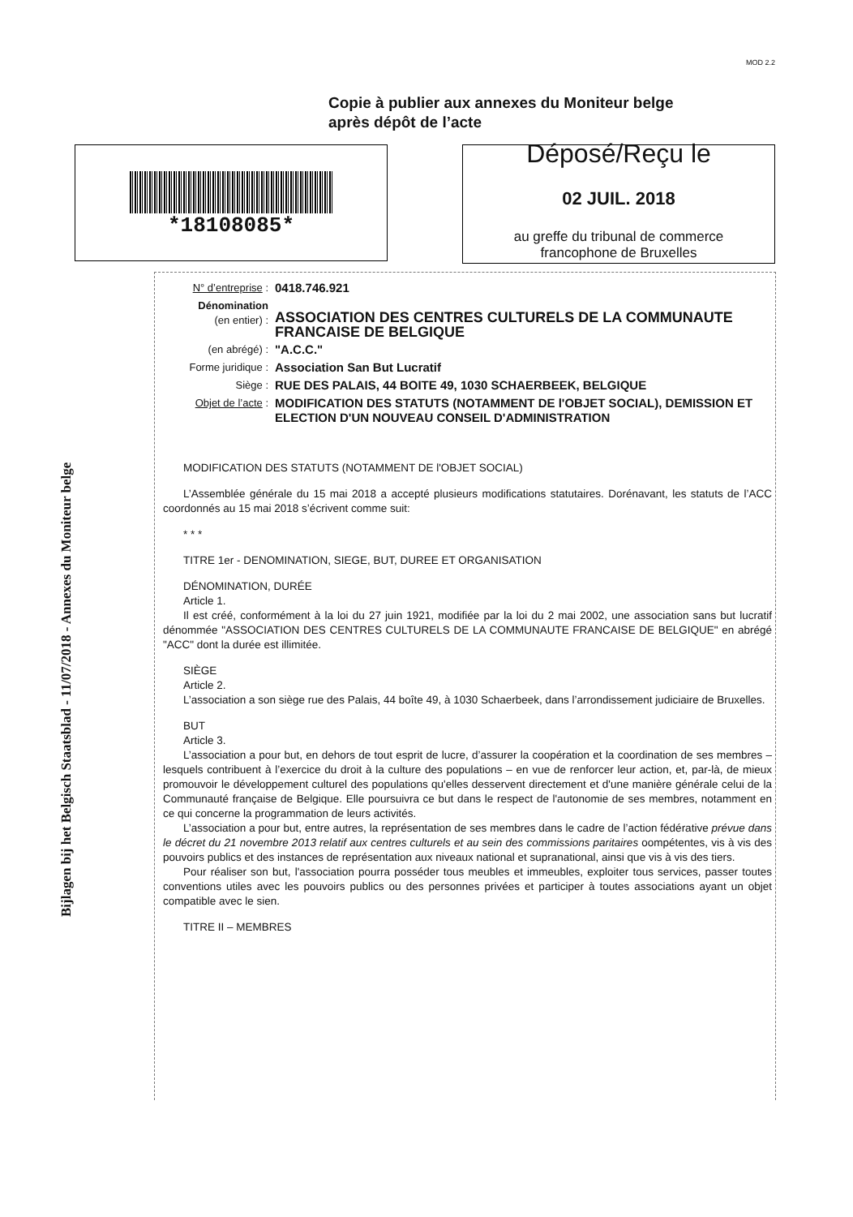MOD 2.2
Copie à publier aux annexes du Moniteur belge
après dépôt de l’acte
*18108085*
Déposé/Reçu le
02 JUIL. 2018
au greffe du tribunal de commerce
francophone de Bruxelles
Bijlagen bij het Belgisch Staatsblad - 11/07/2018 - Annexes du Moniteur belge
N° d’entreprise :
0418.746.921
Dénomination
(en entier) :
ASSOCIATION DES CENTRES CULTURELS DE LA COMMUNAUTE FRANCAISE DE BELGIQUE
(en abrégé) :
"A.C.C."
Forme juridique :
Association San But Lucratif
Siège :
RUE DES PALAIS, 44 BOITE 49, 1030 SCHAERBEEK, BELGIQUE
Objet de l’acte :
MODIFICATION DES STATUTS (NOTAMMENT DE l'OBJET SOCIAL), DEMISSION ET ELECTION D'UN NOUVEAU CONSEIL D'ADMINISTRATION
MODIFICATION DES STATUTS (NOTAMMENT DE l'OBJET SOCIAL)
L’Assemblée générale du 15 mai 2018 a accepté plusieurs modifications statutaires. Dorénavant, les statuts de l’ACC coordonnés au 15 mai 2018 s’écrivent comme suit:
* * *
TITRE 1er - DENOMINATION, SIEGE, BUT, DUREE ET ORGANISATION
DÉNOMINATION, DURÉE
Article 1.
Il est créé, conformément à la loi du 27 juin 1921, modifiée par la loi du 2 mai 2002, une association sans but lucratif dénommée "ASSOCIATION DES CENTRES CULTURELS DE LA COMMUNAUTE FRANCAISE DE BELGIQUE" en abrégé "ACC" dont la durée est illimitée.
SIÈGE
Article 2.
L’association a son siège rue des Palais, 44 boîte 49, à 1030 Schaerbeek, dans l’arrondissement judiciaire de Bruxelles.
BUT
Article 3.
L’association a pour but, en dehors de tout esprit de lucre, d’assurer la coopération et la coordination de ses membres – lesquels contribuent à l’exercice du droit à la culture des populations – en vue de renforcer leur action, et, par-là, de mieux promouvoir le développement culturel des populations qu'elles desservent directement et d'une manière générale celui de la Communauté française de Belgique. Elle poursuivra ce but dans le respect de l'autonomie de ses membres, notamment en ce qui concerne la programmation de leurs activités.
L’association a pour but, entre autres, la représentation de ses membres dans le cadre de l’action fédérative prévue dans le décret du 21 novembre 2013 relatif aux centres culturels et au sein des commissions paritaires oompétentes, vis à vis des pouvoirs publics et des instances de représentation aux niveaux national et supranational, ainsi que vis à vis des tiers.
Pour réaliser son but, l'association pourra posséder tous meubles et immeubles, exploiter tous services, passer toutes conventions utiles avec les pouvoirs publics ou des personnes privées et participer à toutes associations ayant un objet compatible avec le sien.
TITRE II – MEMBRES